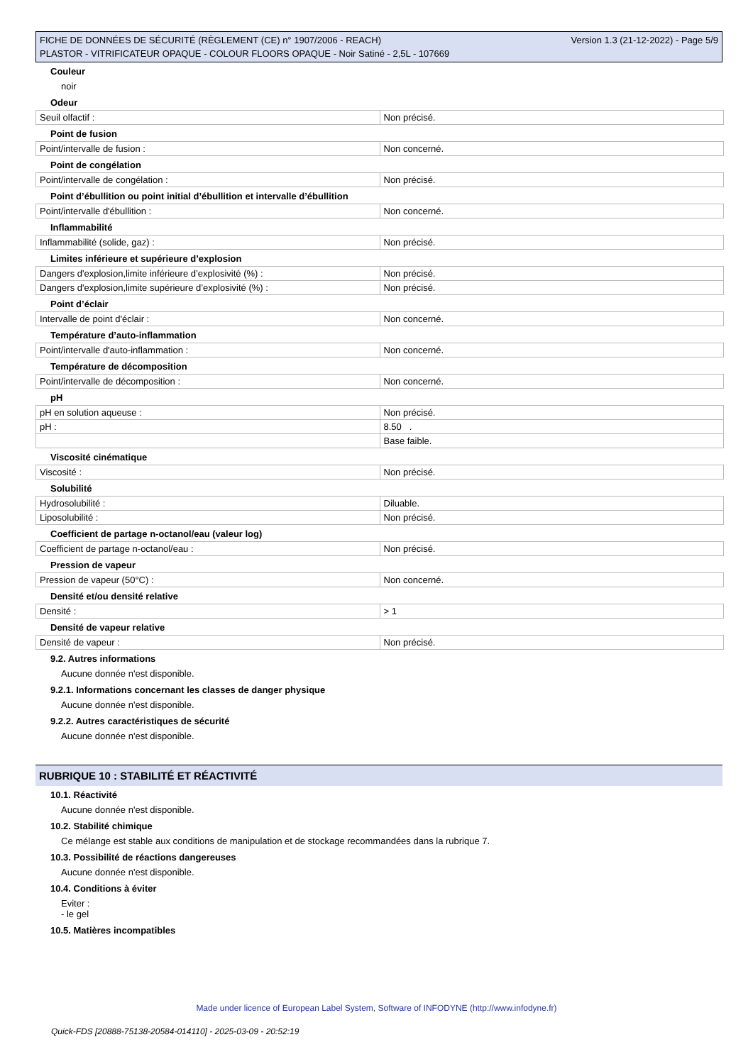FICHE DE DONNÉES DE SÉCURITÉ (RÈGLEMENT (CE) n° 1907/2006 - REACH)
PLASTOR - VITRIFICATEUR OPAQUE - COLOUR FLOORS OPAQUE - Noir Satiné - 2,5L - 107669
Version 1.3 (21-12-2022) - Page 5/9
Couleur
noir
Odeur
| Seuil olfactif : | Non précisé. |
Point de fusion
| Point/intervalle de fusion : | Non concerné. |
Point de congélation
| Point/intervalle de congélation : | Non précisé. |
Point d’ébullition ou point initial d’ébullition et intervalle d’ébullition
| Point/intervalle d'ébullition : | Non concerné. |
Inflammabilité
| Inflammabilité (solide, gaz) : | Non précisé. |
Limites inférieure et supérieure d’explosion
| Dangers d'explosion,limite inférieure d’explosivité (%) : | Non précisé. |
| Dangers d'explosion,limite supérieure d’explosivité (%) : | Non précisé. |
Point d’éclair
| Intervalle de point d'éclair : | Non concerné. |
Température d’auto-inflammation
| Point/intervalle d'auto-inflammation : | Non concerné. |
Température de décomposition
| Point/intervalle de décomposition : | Non concerné. |
pH
| pH en solution aqueuse : | Non précisé. |
| pH : | 8.50 . |
| | Base faible. |
Viscosité cinématique
| Viscosité : | Non précisé. |
Solubilité
| Hydrosolubilité : | Diluable. |
| Liposolubilité : | Non précisé. |
Coefficient de partage n-octanol/eau (valeur log)
| Coefficient de partage n-octanol/eau : | Non précisé. |
Pression de vapeur
| Pression de vapeur (50°C) : | Non concerné. |
Densité et/ou densité relative
| Densité : | > 1 |
Densité de vapeur relative
| Densité de vapeur : | Non précisé. |
9.2. Autres informations
Aucune donnée n'est disponible.
9.2.1. Informations concernant les classes de danger physique
Aucune donnée n'est disponible.
9.2.2. Autres caractéristiques de sécurité
Aucune donnée n'est disponible.
RUBRIQUE 10 : STABILITÉ ET RÉACTIVITÉ
10.1. Réactivité
Aucune donnée n'est disponible.
10.2. Stabilité chimique
Ce mélange est stable aux conditions de manipulation et de stockage recommandées dans la rubrique 7.
10.3. Possibilité de réactions dangereuses
Aucune donnée n'est disponible.
10.4. Conditions à éviter
Eviter :
- le gel
10.5. Matières incompatibles
Made under licence of European Label System, Software of INFODYNE (http://www.infodyne.fr)
Quick-FDS [20888-75138-20584-014110] - 2025-03-09 - 20:52:19